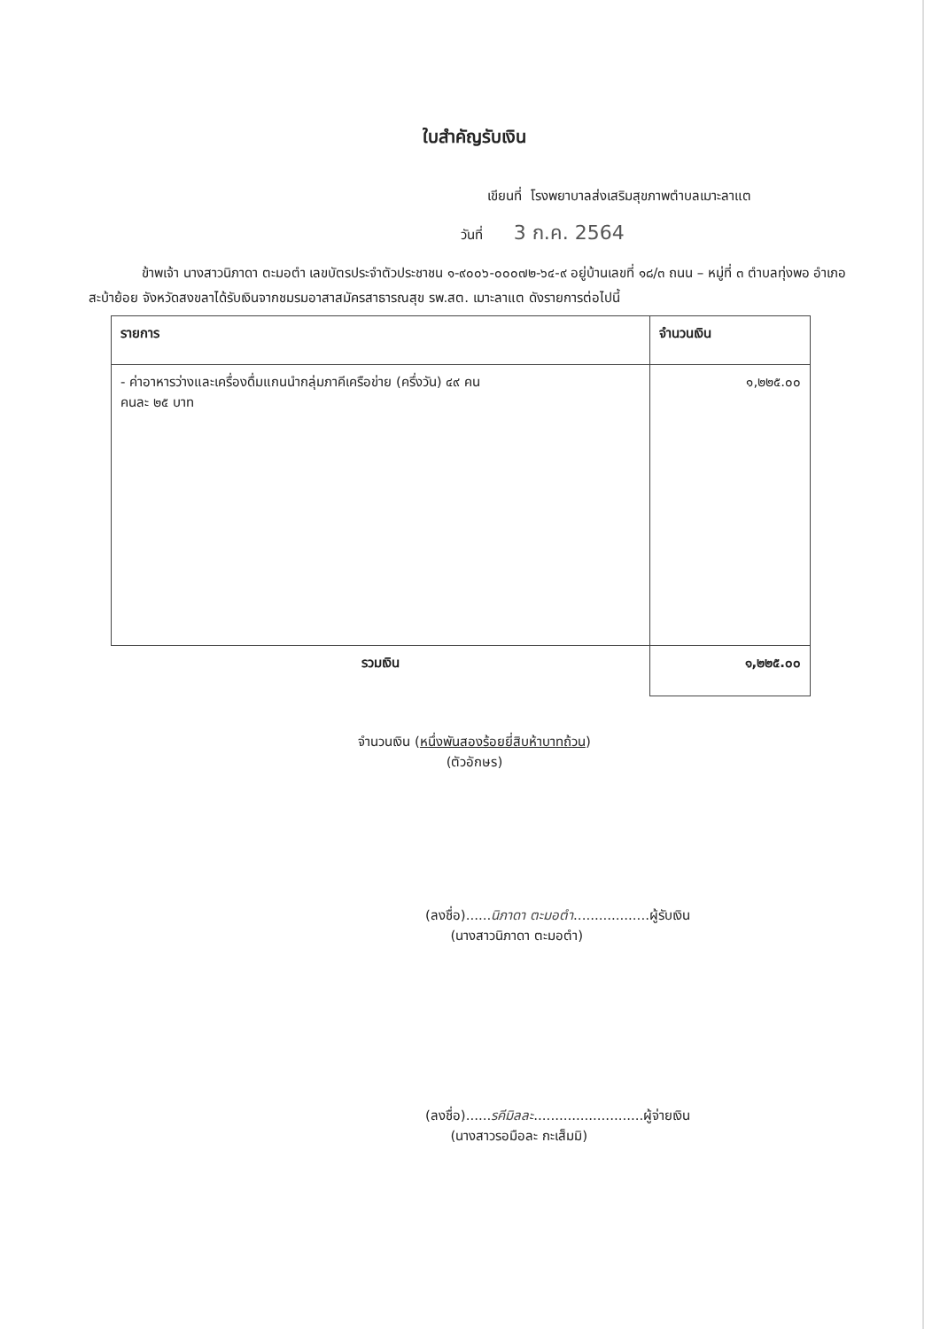ใบสำคัญรับเงิน
เขียนที่ โรงพยาบาลส่งเสริมสุขภาพตำบลเมาะลาแต
วันที่ 3 ก.ค. 2564
ข้าพเจ้า นางสาวนิภาดา ตะมอตำ เลขบัตรประจำตัวประชาชน ๑-๙๐๐๖-๐๐๐๗๒-๖๔-๙ อยู่บ้านเลขที่ ๑๘/๓ ถนน – หมู่ที่ ๓ ตำบลทุ่งพอ อำเภอสะบ้าย้อย จังหวัดสงขลาได้รับเงินจากชมรมอาสาสมัครสาธารณสุข รพ.สต. เมาะลาแต ดังรายการต่อไปนี้
| รายการ | จำนวนเงิน |
| --- | --- |
| - ค่าอาหารว่างและเครื่องดื่มแกนนำกลุ่มภาคีเครือข่าย (ครึ่งวัน) ๔๙ คน คนละ ๒๕ บาท | ๑,๒๒๕.๐๐ |
| รวมเงิน | ๑,๒๒๕.๐๐ |
จำนวนเงิน (หนึ่งพันสองร้อยยี่สิบห้าบาทถ้วน)
(ตัวอักษร)
(ลงชื่อ)......นิภาดา ตะมอตำ..................ผู้รับเงิน
(นางสาวนิภาดา ตะมอตำ)
(ลงชื่อ)......รคีมิลละ..........................ผู้จ่ายเงิน
(นางสาวรอมือละ กะเส็มมิ)